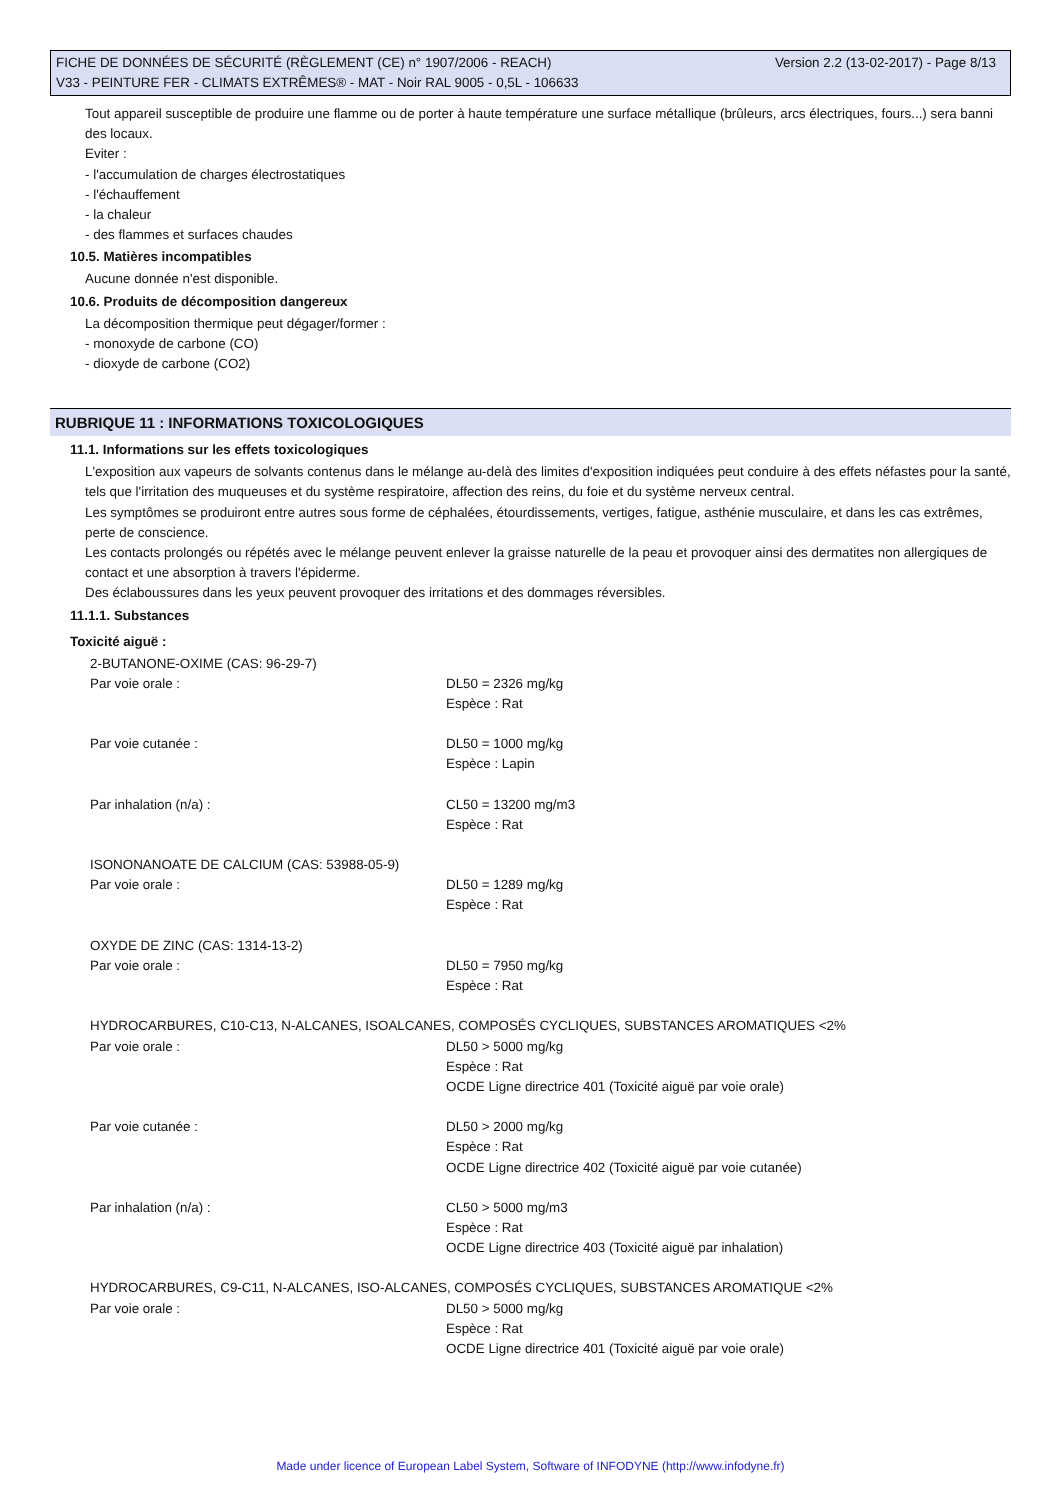Version 2.2 (13-02-2017) - Page 8/13 FICHE DE DONNÉES DE SÉCURITÉ (RÈGLEMENT (CE) n° 1907/2006 - REACH)
V33 - PEINTURE FER - CLIMATS EXTRÊMES® - MAT - Noir RAL 9005 - 0,5L - 106633
Tout appareil susceptible de produire une flamme ou de porter à haute température une surface métallique (brûleurs, arcs électriques, fours...) sera banni des locaux.
Eviter :
- l'accumulation de charges électrostatiques
- l'échauffement
- la chaleur
- des flammes et surfaces chaudes
10.5. Matières incompatibles
Aucune donnée n'est disponible.
10.6. Produits de décomposition dangereux
La décomposition thermique peut dégager/former :
- monoxyde de carbone (CO)
- dioxyde de carbone (CO2)
RUBRIQUE 11 : INFORMATIONS TOXICOLOGIQUES
11.1. Informations sur les effets toxicologiques
L'exposition aux vapeurs de solvants contenus dans le mélange au-delà des limites d'exposition indiquées peut conduire à des effets néfastes pour la santé, tels que l'irritation des muqueuses et du système respiratoire, affection des reins, du foie et du système nerveux central.
Les symptômes se produiront entre autres sous forme de céphalées, étourdissements, vertiges, fatigue, asthénie musculaire, et dans les cas extrêmes, perte de conscience.
Les contacts prolongés ou répétés avec le mélange peuvent enlever la graisse naturelle de la peau et provoquer ainsi des dermatites non allergiques de contact et une absorption à travers l'épiderme.
Des éclaboussures dans les yeux peuvent provoquer des irritations et des dommages réversibles.
11.1.1. Substances
Toxicité aiguë :
| 2-BUTANONE-OXIME (CAS: 96-29-7) | |
| Par voie orale : | DL50 = 2326 mg/kg Espèce : Rat |
| Par voie cutanée : | DL50 = 1000 mg/kg Espèce : Lapin |
| Par inhalation (n/a) : | CL50 = 13200 mg/m3 Espèce : Rat |
| ISONONANOATE DE CALCIUM (CAS: 53988-05-9) | |
| Par voie orale : | DL50 = 1289 mg/kg Espèce : Rat |
| OXYDE DE ZINC (CAS: 1314-13-2) | |
| Par voie orale : | DL50 = 7950 mg/kg Espèce : Rat |
| HYDROCARBURES, C10-C13, N-ALCANES, ISOALCANES, COMPOSÉS CYCLIQUES, SUBSTANCES AROMATIQUES <2% | |
| Par voie orale : | DL50 > 5000 mg/kg Espèce : Rat OCDE Ligne directrice 401 (Toxicité aiguë par voie orale) |
| Par voie cutanée : | DL50 > 2000 mg/kg Espèce : Rat OCDE Ligne directrice 402 (Toxicité aiguë par voie cutanée) |
| Par inhalation (n/a) : | CL50 > 5000 mg/m3 Espèce : Rat OCDE Ligne directrice 403 (Toxicité aiguë par inhalation) |
| HYDROCARBURES, C9-C11, N-ALCANES, ISO-ALCANES, COMPOSÉS CYCLIQUES, SUBSTANCES AROMATIQUE <2% | |
| Par voie orale : | DL50 > 5000 mg/kg Espèce : Rat OCDE Ligne directrice 401 (Toxicité aiguë par voie orale) |
Made under licence of European Label System, Software of INFODYNE (http://www.infodyne.fr)